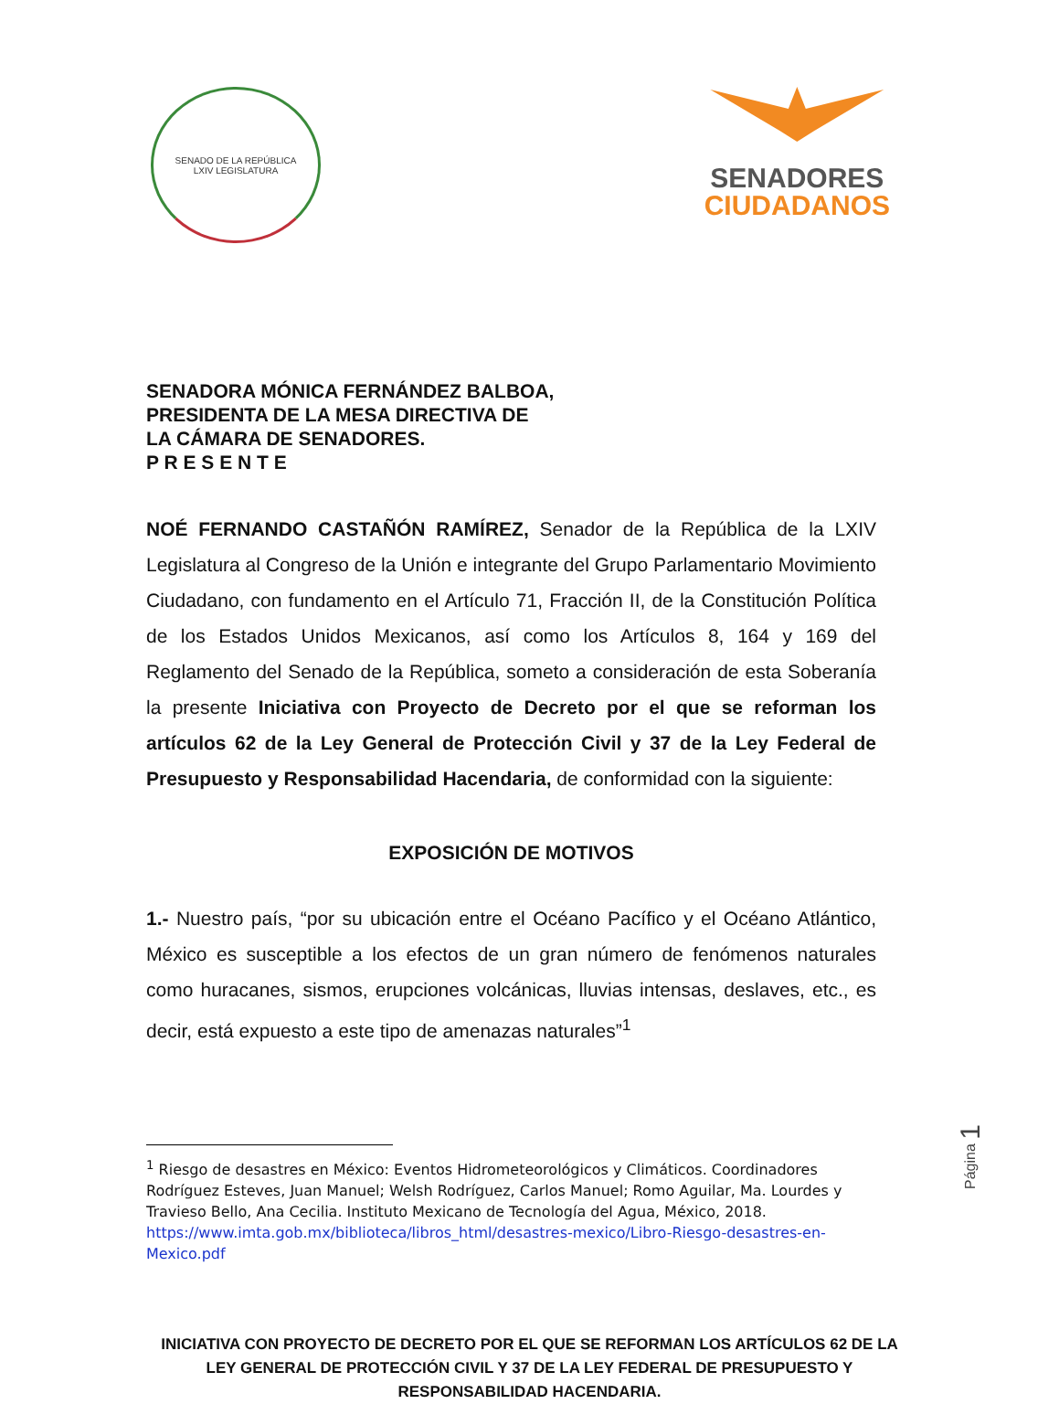SENADO DE LA REPÚBLICA
LXIV LEGISLATURA
SENADORES
CIUDADANOS
SENADORA MÓNICA FERNÁNDEZ BALBOA,
PRESIDENTA DE LA MESA DIRECTIVA DE
LA CÁMARA DE SENADORES.
P R E S E N T E
NOÉ FERNANDO CASTAÑÓN RAMÍREZ, Senador de la República de la LXIV Legislatura al Congreso de la Unión e integrante del Grupo Parlamentario Movimiento Ciudadano, con fundamento en el Artículo 71, Fracción II, de la Constitución Política de los Estados Unidos Mexicanos, así como los Artículos 8, 164 y 169 del Reglamento del Senado de la República, someto a consideración de esta Soberanía la presente Iniciativa con Proyecto de Decreto por el que se reforman los artículos 62 de la Ley General de Protección Civil y 37 de la Ley Federal de Presupuesto y Responsabilidad Hacendaria, de conformidad con la siguiente:
EXPOSICIÓN DE MOTIVOS
1.- Nuestro país, “por su ubicación entre el Océano Pacífico y el Océano Atlántico, México es susceptible a los efectos de un gran número de fenómenos naturales como huracanes, sismos, erupciones volcánicas, lluvias intensas, deslaves, etc., es decir, está expuesto a este tipo de amenazas naturales”<sup>1</sup>
<sup>1</sup> Riesgo de desastres en México: Eventos Hidrometeorológicos y Climáticos. Coordinadores Rodríguez Esteves, Juan Manuel; Welsh Rodríguez, Carlos Manuel; Romo Aguilar, Ma. Lourdes y Travieso Bello, Ana Cecilia. Instituto Mexicano de Tecnología del Agua, México, 2018.
https://www.imta.gob.mx/biblioteca/libros_html/desastres-mexico/Libro-Riesgo-desastres-en-Mexico.pdf
Página 1
INICIATIVA CON PROYECTO DE DECRETO POR EL QUE SE REFORMAN LOS ARTÍCULOS 62 DE LA
LEY GENERAL DE PROTECCIÓN CIVIL Y 37 DE LA LEY FEDERAL DE PRESUPUESTO Y
RESPONSABILIDAD HACENDARIA.